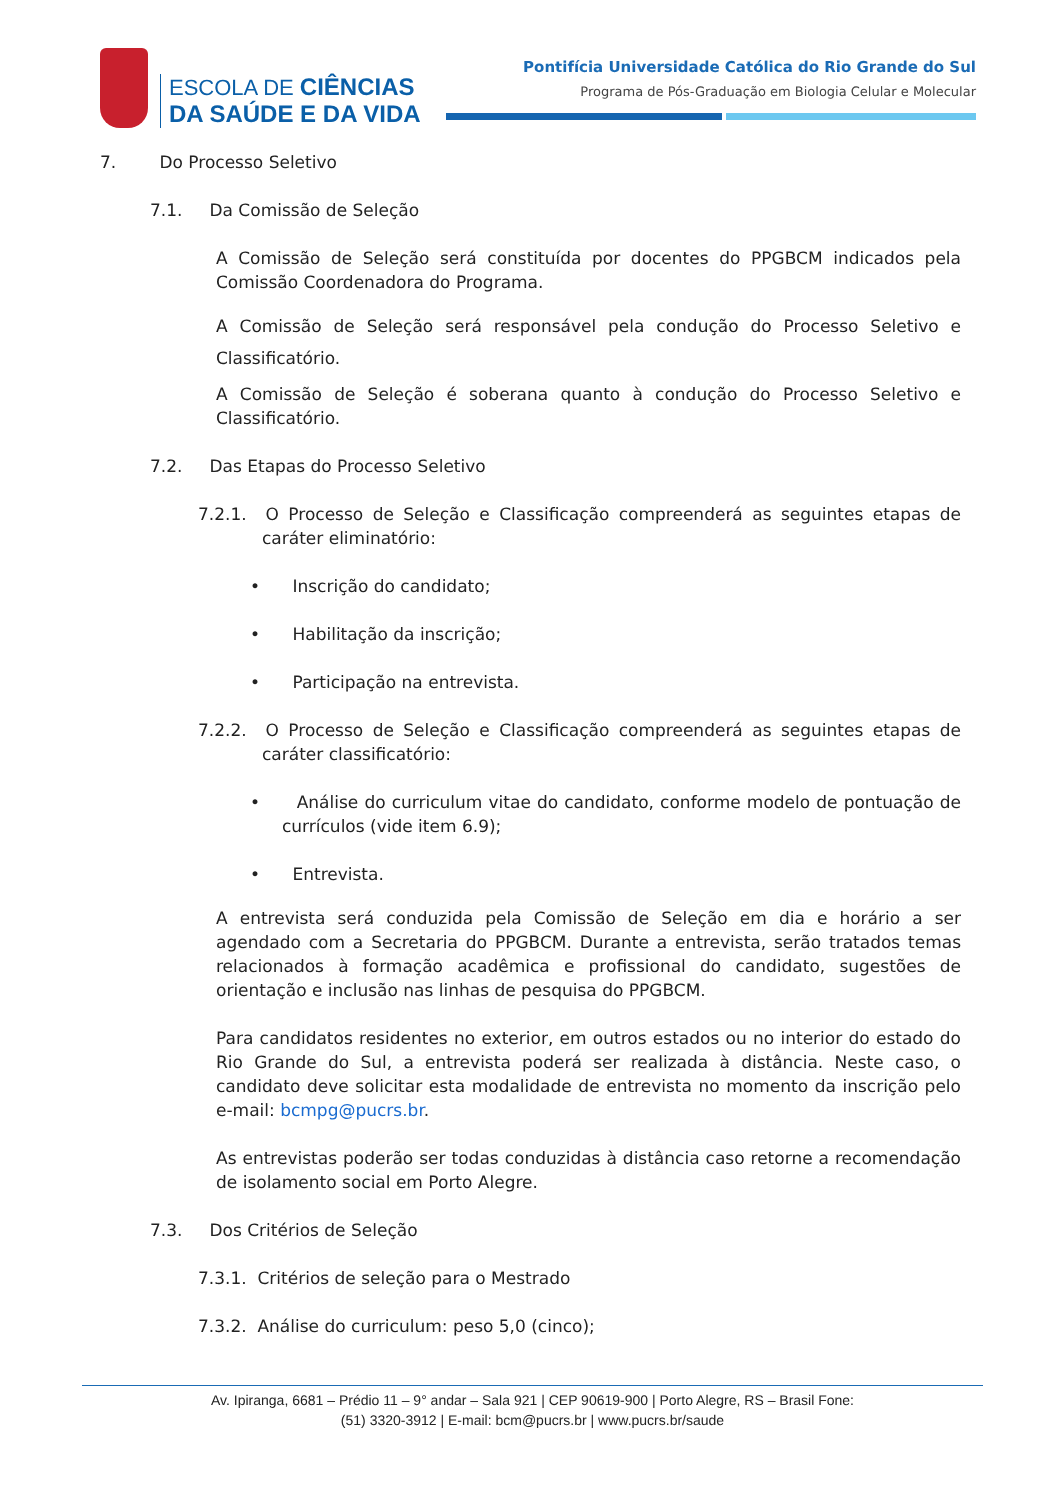ESCOLA DE CIÊNCIAS
DA SAÚDE E DA VIDA
Pontifícia Universidade Católica do Rio Grande do Sul
Programa de Pós-Graduação em Biologia Celular e Molecular
7. Do Processo Seletivo
7.1. Da Comissão de Seleção
A Comissão de Seleção será constituída por docentes do PPGBCM indicados pela Comissão Coordenadora do Programa.
A Comissão de Seleção será responsável pela condução do Processo Seletivo e Classificatório.
A Comissão de Seleção é soberana quanto à condução do Processo Seletivo e Classificatório.
7.2. Das Etapas do Processo Seletivo
7.2.1. O Processo de Seleção e Classificação compreenderá as seguintes etapas de caráter eliminatório:
• Inscrição do candidato;
• Habilitação da inscrição;
• Participação na entrevista.
7.2.2. O Processo de Seleção e Classificação compreenderá as seguintes etapas de caráter classificatório:
• Análise do curriculum vitae do candidato, conforme modelo de pontuação de currículos (vide item 6.9);
• Entrevista.
A entrevista será conduzida pela Comissão de Seleção em dia e horário a ser agendado com a Secretaria do PPGBCM. Durante a entrevista, serão tratados temas relacionados à formação acadêmica e profissional do candidato, sugestões de orientação e inclusão nas linhas de pesquisa do PPGBCM.
Para candidatos residentes no exterior, em outros estados ou no interior do estado do Rio Grande do Sul, a entrevista poderá ser realizada à distância. Neste caso, o candidato deve solicitar esta modalidade de entrevista no momento da inscrição pelo e-mail: bcmpg@pucrs.br.
As entrevistas poderão ser todas conduzidas à distância caso retorne a recomendação de isolamento social em Porto Alegre.
7.3. Dos Critérios de Seleção
7.3.1. Critérios de seleção para o Mestrado
7.3.2. Análise do curriculum: peso 5,0 (cinco);
Av. Ipiranga, 6681 – Prédio 11 – 9° andar – Sala 921 | CEP 90619-900 | Porto Alegre, RS – Brasil Fone:
(51) 3320-3912 | E-mail: bcm@pucrs.br | www.pucrs.br/saude